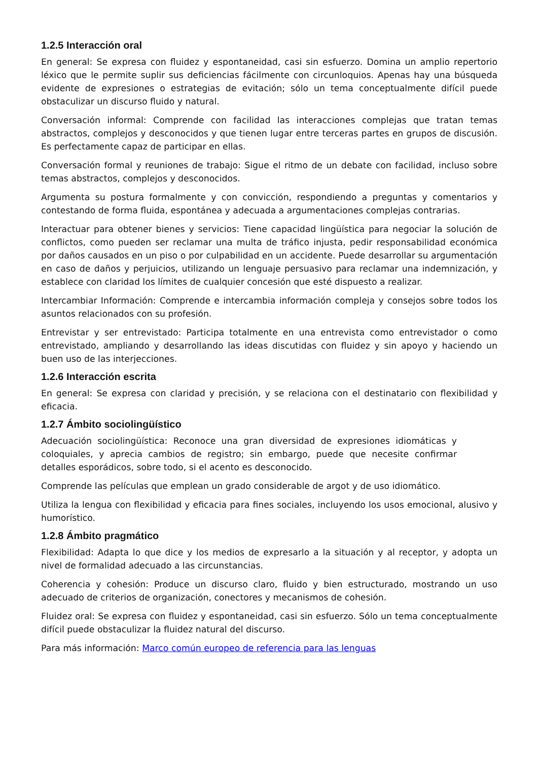1.2.5 Interacción oral
En general: Se expresa con fluidez y espontaneidad, casi sin esfuerzo. Domina un amplio repertorio léxico que le permite suplir sus deficiencias fácilmente con circunloquios. Apenas hay una búsqueda evidente de expresiones o estrategias de evitación; sólo un tema conceptualmente difícil puede obstaculizar un discurso fluido y natural.
Conversación informal: Comprende con facilidad las interacciones complejas que tratan temas abstractos, complejos y desconocidos y que tienen lugar entre terceras partes en grupos de discusión. Es perfectamente capaz de participar en ellas.
Conversación formal y reuniones de trabajo: Sigue el ritmo de un debate con facilidad, incluso sobre temas abstractos, complejos y desconocidos.
Argumenta su postura formalmente y con convicción, respondiendo a preguntas y comentarios y contestando de forma fluida, espontánea y adecuada a argumentaciones complejas contrarias.
Interactuar para obtener bienes y servicios: Tiene capacidad lingüística para negociar la solución de conflictos, como pueden ser reclamar una multa de tráfico injusta, pedir responsabilidad económica por daños causados en un piso o por culpabilidad en un accidente. Puede desarrollar su argumentación en caso de daños y perjuicios, utilizando un lenguaje persuasivo para reclamar una indemnización, y establece con claridad los límites de cualquier concesión que esté dispuesto a realizar.
Intercambiar Información: Comprende e intercambia información compleja y consejos sobre todos los asuntos relacionados con su profesión.
Entrevistar y ser entrevistado: Participa totalmente en una entrevista como entrevistador o como entrevistado, ampliando y desarrollando las ideas discutidas con fluidez y sin apoyo y haciendo un buen uso de las interjecciones.
1.2.6 Interacción escrita
En general: Se expresa con claridad y precisión, y se relaciona con el destinatario con flexibilidad y eficacia.
1.2.7 Ámbito sociolingüístico
Adecuación sociolingüística: Reconoce una gran diversidad de expresiones idiomáticas y coloquiales, y aprecia cambios de registro; sin embargo, puede que necesite confirmar detalles esporádicos, sobre todo, si el acento es desconocido.
Comprende las películas que emplean un grado considerable de argot y de uso idiomático.
Utiliza la lengua con flexibilidad y eficacia para fines sociales, incluyendo los usos emocional, alusivo y humorístico.
1.2.8 Ámbito pragmático
Flexibilidad: Adapta lo que dice y los medios de expresarlo a la situación y al receptor, y adopta un nivel de formalidad adecuado a las circunstancias.
Coherencia y cohesión: Produce un discurso claro, fluido y bien estructurado, mostrando un uso adecuado de criterios de organización, conectores y mecanismos de cohesión.
Fluidez oral: Se expresa con fluidez y espontaneidad, casi sin esfuerzo. Sólo un tema conceptualmente difícil puede obstaculizar la fluidez natural del discurso.
Para más información: Marco común europeo de referencia para las lenguas